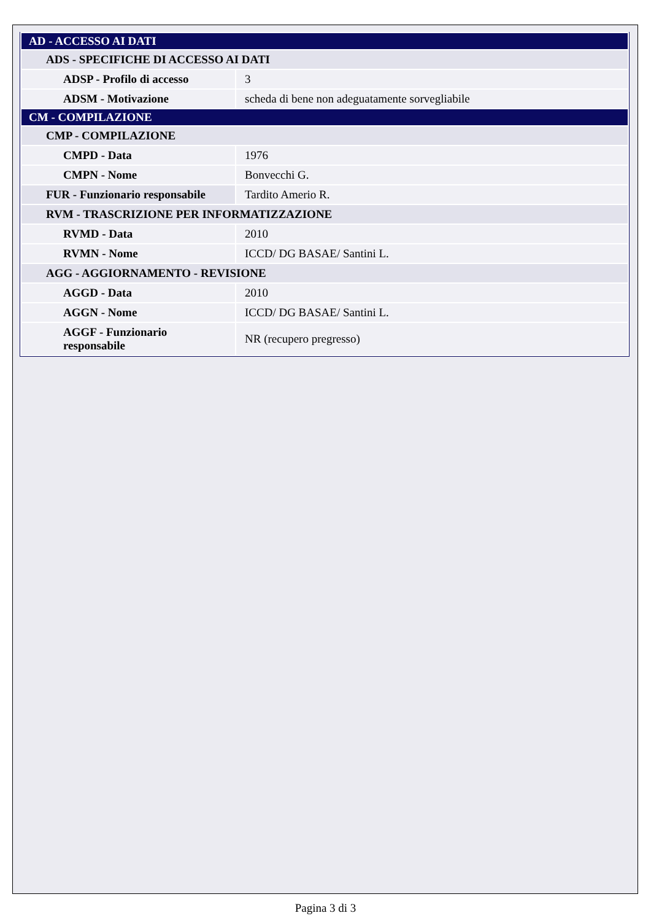| AD - ACCESSO AI DATI | |
| ADS - SPECIFICHE DI ACCESSO AI DATI | |
| ADSP - Profilo di accesso | 3 |
| ADSM - Motivazione | scheda di bene non adeguatamente sorvegliabile |
| CM - COMPILAZIONE | |
| CMP - COMPILAZIONE | |
| CMPD - Data | 1976 |
| CMPN - Nome | Bonvecchi G. |
| FUR - Funzionario responsabile | Tardito Amerio R. |
| RVM - TRASCRIZIONE PER INFORMATIZZAZIONE | |
| RVMD - Data | 2010 |
| RVMN - Nome | ICCD/ DG BASAE/ Santini L. |
| AGG - AGGIORNAMENTO - REVISIONE | |
| AGGD - Data | 2010 |
| AGGN - Nome | ICCD/ DG BASAE/ Santini L. |
| AGGF - Funzionario responsabile | NR (recupero pregresso) |
Pagina 3 di 3